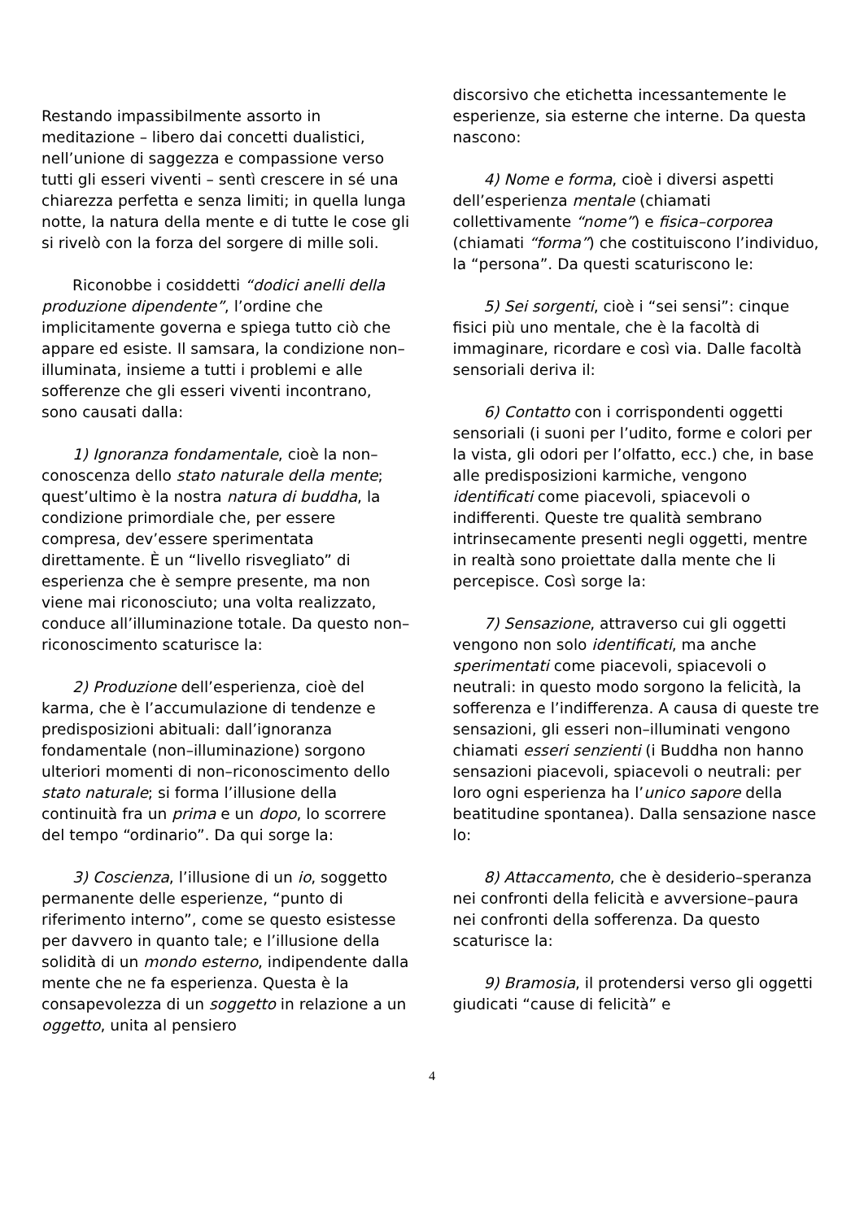Restando impassibilmente assorto in meditazione – libero dai concetti dualistici, nell’unione di saggezza e compassione verso tutti gli esseri viventi – sentì crescere in sé una chiarezza perfetta e senza limiti; in quella lunga notte, la natura della mente e di tutte le cose gli si rivelò con la forza del sorgere di mille soli.
Riconobbe i cosiddetti “dodici anelli della produzione dipendente”, l’ordine che implicitamente governa e spiega tutto ciò che appare ed esiste. Il samsara, la condizione non–illuminata, insieme a tutti i problemi e alle sofferenze che gli esseri viventi incontrano, sono causati dalla:
1) Ignoranza fondamentale, cioè la non–conoscenza dello stato naturale della mente; quest’ultimo è la nostra natura di buddha, la condizione primordiale che, per essere compresa, dev’essere sperimentata direttamente. È un “livello risvegliato” di esperienza che è sempre presente, ma non viene mai riconosciuto; una volta realizzato, conduce all’illuminazione totale. Da questo non–riconoscimento scaturisce la:
2) Produzione dell’esperienza, cioè del karma, che è l’accumulazione di tendenze e predisposizioni abituali: dall’ignoranza fondamentale (non–illuminazione) sorgono ulteriori momenti di non–riconoscimento dello stato naturale; si forma l’illusione della continuità fra un prima e un dopo, lo scorrere del tempo “ordinario”. Da qui sorge la:
3) Coscienza, l’illusione di un io, soggetto permanente delle esperienze, “punto di riferimento interno”, come se questo esistesse per davvero in quanto tale; e l’illusione della solidità di un mondo esterno, indipendente dalla mente che ne fa esperienza. Questa è la consapevolezza di un soggetto in relazione a un oggetto, unita al pensiero
discorsivo che etichetta incessantemente le esperienze, sia esterne che interne. Da questa nascono:
4) Nome e forma, cioè i diversi aspetti dell’esperienza mentale (chiamati collettivamente “nome”) e fisica–corporea (chiamati “forma”) che costituiscono l’individuo, la “persona”. Da questi scaturiscono le:
5) Sei sorgenti, cioè i “sei sensi”: cinque fisici più uno mentale, che è la facoltà di immaginare, ricordare e così via. Dalle facoltà sensoriali deriva il:
6) Contatto con i corrispondenti oggetti sensoriali (i suoni per l’udito, forme e colori per la vista, gli odori per l’olfatto, ecc.) che, in base alle predisposizioni karmiche, vengono identificati come piacevoli, spiacevoli o indifferenti. Queste tre qualità sembrano intrinsecamente presenti negli oggetti, mentre in realtà sono proiettate dalla mente che li percepisce. Così sorge la:
7) Sensazione, attraverso cui gli oggetti vengono non solo identificati, ma anche sperimentati come piacevoli, spiacevoli o neutrali: in questo modo sorgono la felicità, la sofferenza e l’indifferenza. A causa di queste tre sensazioni, gli esseri non–illuminati vengono chiamati esseri senzienti (i Buddha non hanno sensazioni piacevoli, spiacevoli o neutrali: per loro ogni esperienza ha l’unico sapore della beatitudine spontanea). Dalla sensazione nasce lo:
8) Attaccamento, che è desiderio–speranza nei confronti della felicità e avversione–paura nei confronti della sofferenza. Da questo scaturisce la:
9) Bramosia, il protendersi verso gli oggetti giudicati “cause di felicità” e
4